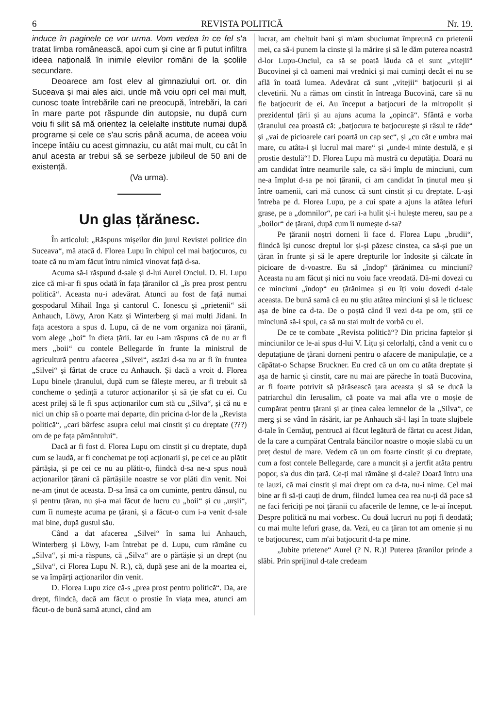6 REVISTA POLITICĂ Nr. 19.
induce în paginele ce vor urma. Vom vedea în ce fel s'a tratat limba românească, apoi cum și cine ar fi putut infiltra ideea națională în inimile elevilor români de la școlile secundare.
Deoarece am fost elev al gimnaziului ort. or. din Suceava și mai ales aici, unde mă voiu opri cel mai mult, cunosc toate întrebările cari ne preocupă, întrebări, la cari în mare parte pot răspunde din autopsie, nu după cum voiu fi silit să mă orientez la celelalte institute numai după programe și cele ce s'au scris până acuma, de aceea voiu începe întâiu cu acest gimnaziu, cu atât mai mult, cu cât în anul acesta ar trebui să se serbeze jubileul de 50 ani de existență.
(Va urma).
Un glas țărănesc.
În articolul: „Răspuns mișeilor din jurul Revistei politice din Suceava“, mă atacă d. Florea Lupu în chipul cel mai batjocuros, cu toate că nu m'am făcut întru nimică vinovat față d-sa.
Acuma să-i răspund d-sale și d-lui Aurel Onciul. D. Fl. Lupu zice că mi-ar fi spus odată în fața țăranilor că „îs prea prost pentru politică“. Aceasta nu-i adevărat. Atunci au fost de față numai gospodarul Mihail Inga și cantorul C. Ionescu și „prietenii“ săi Anhauch, Löwy, Aron Katz și Winterberg și mai mulți Jidani. In fața acestora a spus d. Lupu, că de ne vom organiza noi țăranii, vom alege „boi“ în dieta țării. Iar eu i-am răspuns că de nu ar fi mers „boii“ cu contele Bellegarde în frunte la ministrul de agricultură pentru afacerea „Silvei“, astăzi d-sa nu ar fi în fruntea „Silvei“ și fârtat de cruce cu Anhauch. Și dacă a vroit d. Florea Lupu binele țăranului, după cum se fălește mereu, ar fi trebuit să concheme o ședință a tuturor acționarilor și să ție sfat cu ei. Cu acest prilej să le fi spus acționarilor cum stă cu „Silva“, și că nu e nici un chip să o poarte mai departe, din pricina d-lor de la „Revista politică“, „cari bârfesc asupra celui mai cinstit și cu dreptate (???) om de pe fața pământului“.
Dacă ar fi fost d. Florea Lupu om cinstit și cu dreptate, după cum se laudă, ar fi conchemat pe toți acționarii și, pe cei ce au plătit părtășia, și pe cei ce nu au plătit-o, fiindcă d-sa ne-a spus nouă acționarilor țărani că părtășiile noastre se vor plăti din venit. Noi ne-am ținut de aceasta. D-sa însă ca om cuminte, pentru dânsul, nu și pentru țăran, nu și-a mai făcut de lucru cu „boii“ și cu „urșii“, cum îi numește acuma pe țărani, și a făcut-o cum i-a venit d-sale mai bine, după gustul său.
Când a dat afacerea „Silvei“ în sama lui Anhauch, Winterberg și Löwy, l-am întrebat pe d. Lupu, cum rămâne cu „Silva“, și mi-a răspuns, că „Silva“ are o părtășie și un drept (nu „Silva“, ci Florea Lupu N. R.), că, după șese ani de la moartea ei, se va împărți acționarilor din venit.
D. Florea Lupu zice că-s „prea prost pentru politică“. Da, are drept, fiindcă, dacă am făcut o prostie în viața mea, atunci am făcut-o de bună samă atunci, când am
lucrat, am cheltuit bani și m'am sbuciumat împreună cu prietenii mei, ca să-i punem la cinste și la mărire și să le dăm puterea noastră d-lor Lupu-Onciul, ca să se poată lăuda că ei sunt „vitejii“ Bucovinei și că oameni mai vrednici și mai cuminți decât ei nu se află în toată lumea. Adevărat că sunt „vitejii“ batjocurii și ai clevetirii. Nu a rămas om cinstit în întreaga Bucovină, care să nu fie batjocurit de ei. Au început a batjocuri de la mitropolit și prezidentul țării și au ajuns acuma la „opincă“. Sfântă e vorba țăranului cea proastă că: „batjocura te batjocurește și râsul te râde“ și „vai de picioarele cari poartă un cap sec“, și „cu cât e umbra mai mare, cu atâta-i și lucrul mai mare“ și „unde-i minte destulă, e și prostie destulă“! D. Florea Lupu mă mustră cu deputăția. Doară nu am candidat între neamurile sale, ca să-i împlu de minciuni, cum ne-a împlut d-sa pe noi țăranii, ci am candidat în ținutul meu și între oamenii, cari mă cunosc că sunt cinstit și cu dreptate. L-ași întreba pe d. Florea Lupu, pe a cui spate a ajuns la atâtea lefuri grase, pe a „domnilor“, pe cari i-a hulit și-i hulește mereu, sau pe a „boilor“ de țărani, după cum îi numește d-sa?
Pe țăranii noștri dorneni îi face d. Florea Lupu „brudii“, fiindcă își cunosc dreptul lor și-și păzesc cinstea, ca să-și pue un țăran în frunte și să le apere drepturile lor îndosite și călcate în picioare de d-voastre. Eu să „îndop“ țărănimea cu minciuni? Aceasta nu am făcut și nici nu voiu face vreodată. Dă-mi dovezi cu ce minciuni „îndop“ eu țărănimea și eu îți voiu dovedi d-tale aceasta. De bună samă că eu nu știu atâtea minciuni și să le ticluesc așa de bine ca d-ta. De o poștă când îl vezi d-ta pe om, știi ce minciună să-i spui, ca să nu stai mult de vorbă cu el.
De ce te combate „Revista politică“? Din pricina faptelor și minciunilor ce le-ai spus d-lui V. Lițu și celorlalți, când a venit cu o deputațiune de țărani dorneni pentru o afacere de manipulație, ce a căpătat-o Schapse Bruckner. Eu cred că un om cu atâta dreptate și așa de harnic și cinstit, care nu mai are păreche în toată Bucovina, ar fi foarte potrivit să părăsească țara aceasta și să se ducă la patriarchul din Ierusalim, că poate va mai afla vre o moșie de cumpărat pentru țărani și ar ținea calea lemnelor de la „Silva“, ce merg și se vând în răsărit, iar pe Anhauch să-l lași în toate slujbele d-tale în Cernăuț, pentrucă ai făcut legătură de fârtat cu acest Jidan, de la care a cumpărat Centrala băncilor noastre o moșie slabă cu un preț destul de mare. Vedem că un om foarte cinstit și cu dreptate, cum a fost contele Bellegarde, care a muncit și a jertfit atâta pentru popor, s'a dus din țară. Ce-ți mai rămâne și d-tale? Doară întru una te lauzi, că mai cinstit și mai drept om ca d-ta, nu-i nime. Cel mai bine ar fi să-ți cauți de drum, fiindcă lumea cea rea nu-ți dă pace să ne faci fericiți pe noi țăranii cu afacerile de lemne, ce le-ai început. Despre politică nu mai vorbesc. Cu două lucruri nu poți fi deodată; cu mai multe lefuri grase, da. Vezi, eu ca țăran tot am omenie și nu te batjocuresc, cum m'ai batjocurit d-ta pe mine.
„Iubite prietene“ Aurel (? N. R.)! Puterea țăranilor prinde a slăbi. Prin sprijinul d-tale credeam